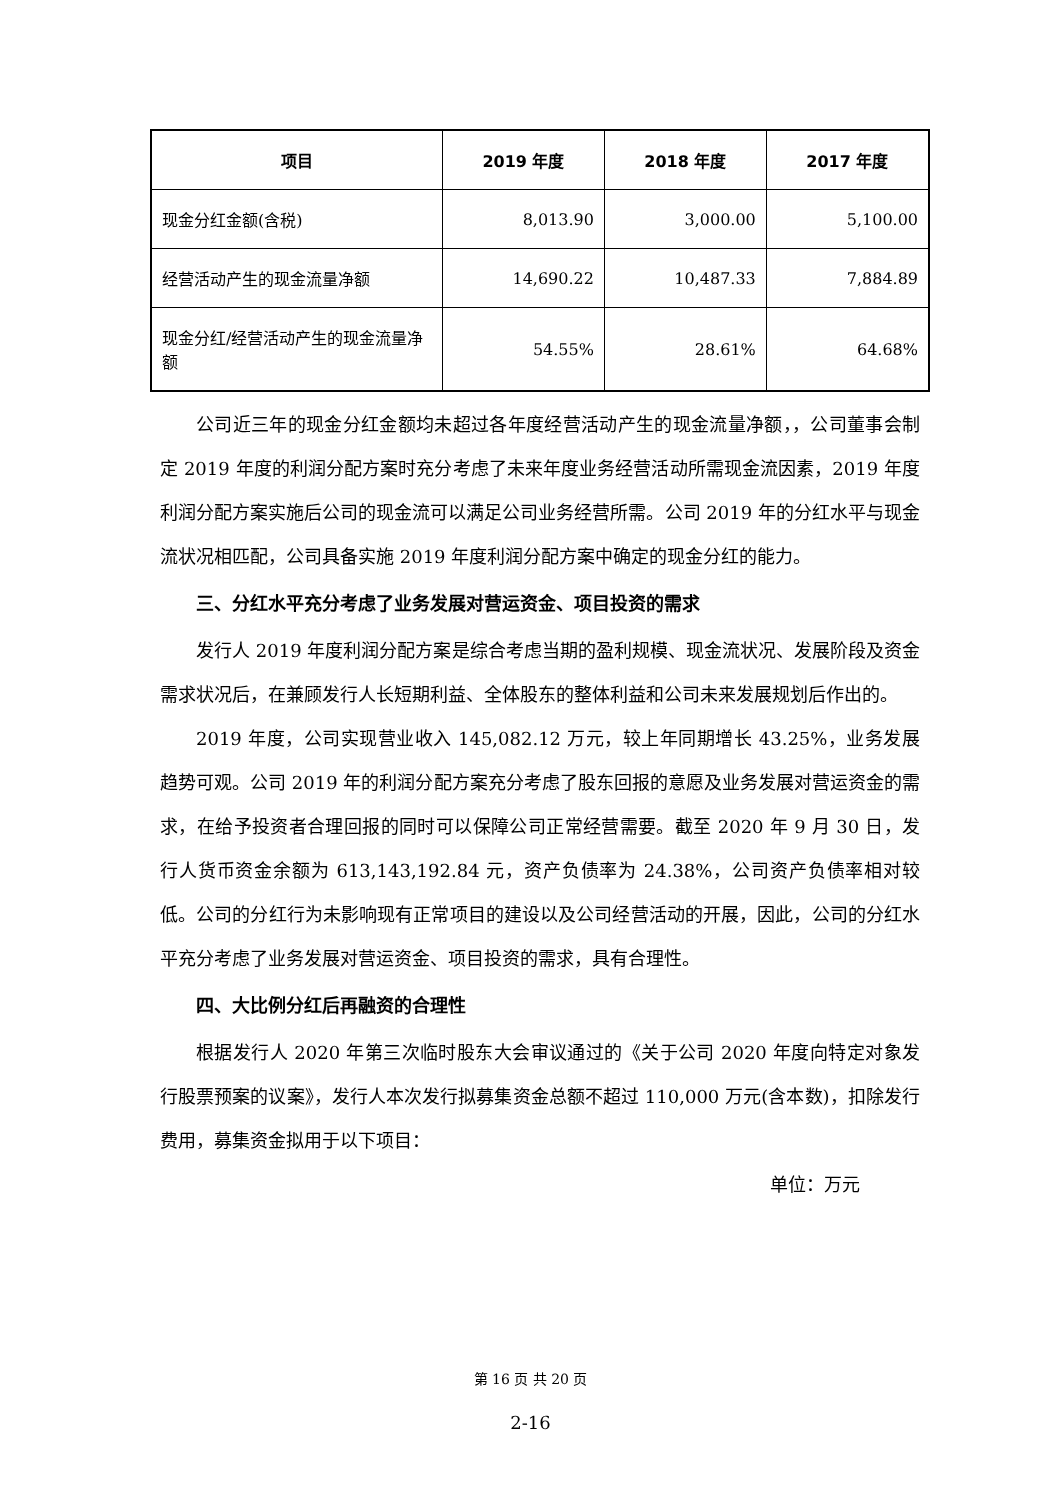| 项目 | 2019 年度 | 2018 年度 | 2017 年度 |
| --- | --- | --- | --- |
| 现金分红金额(含税) | 8,013.90 | 3,000.00 | 5,100.00 |
| 经营活动产生的现金流量净额 | 14,690.22 | 10,487.33 | 7,884.89 |
| 现金分红/经营活动产生的现金流量净额 | 54.55% | 28.61% | 64.68% |
公司近三年的现金分红金额均未超过各年度经营活动产生的现金流量净额，，公司董事会制定 2019 年度的利润分配方案时充分考虑了未来年度业务经营活动所需现金流因素，2019 年度利润分配方案实施后公司的现金流可以满足公司业务经营所需。公司 2019 年的分红水平与现金流状况相匹配，公司具备实施 2019 年度利润分配方案中确定的现金分红的能力。
三、分红水平充分考虑了业务发展对营运资金、项目投资的需求
发行人 2019 年度利润分配方案是综合考虑当期的盈利规模、现金流状况、发展阶段及资金需求状况后，在兼顾发行人长短期利益、全体股东的整体利益和公司未来发展规划后作出的。
2019 年度，公司实现营业收入 145,082.12 万元，较上年同期增长 43.25%，业务发展趋势可观。公司 2019 年的利润分配方案充分考虑了股东回报的意愿及业务发展对营运资金的需求，在给予投资者合理回报的同时可以保障公司正常经营需要。截至 2020 年 9 月 30 日，发行人货币资金余额为 613,143,192.84 元，资产负债率为 24.38%，公司资产负债率相对较低。公司的分红行为未影响现有正常项目的建设以及公司经营活动的开展，因此，公司的分红水平充分考虑了业务发展对营运资金、项目投资的需求，具有合理性。
四、大比例分红后再融资的合理性
根据发行人 2020 年第三次临时股东大会审议通过的《关于公司 2020 年度向特定对象发行股票预案的议案》，发行人本次发行拟募集资金总额不超过 110,000 万元(含本数)，扣除发行费用，募集资金拟用于以下项目：
单位：万元
第 16 页 共 20 页
2-16